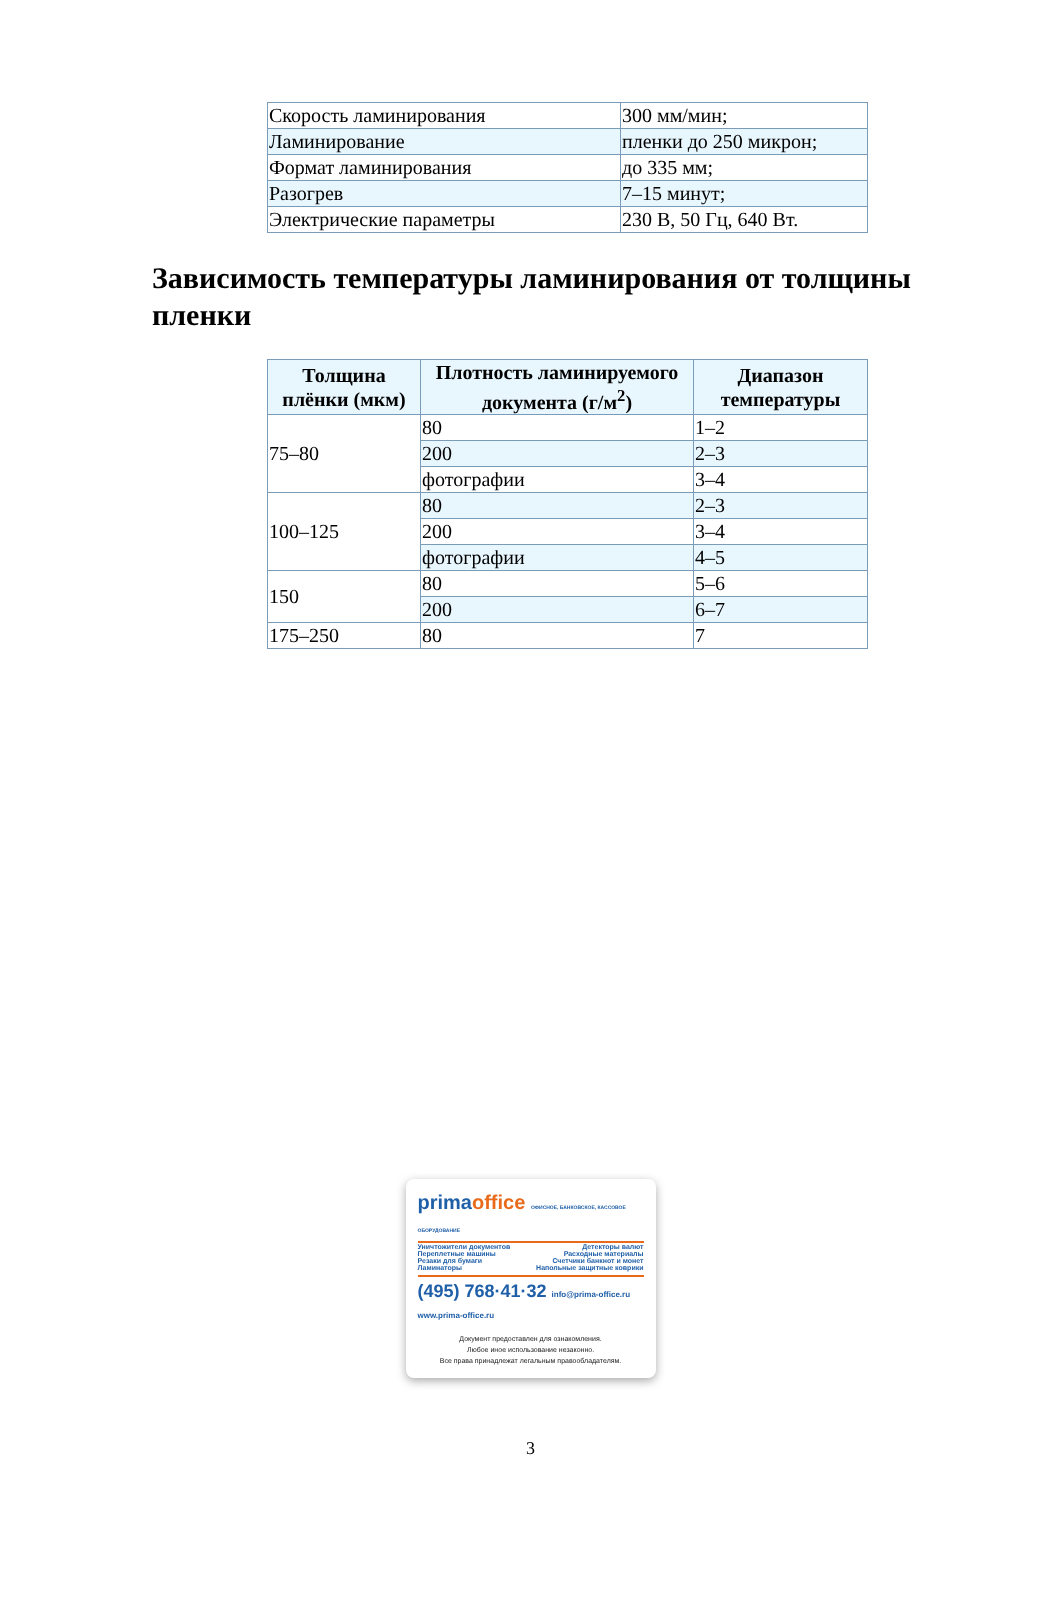| Скорость ламинирования | 300 мм/мин; |
| Ламинирование | пленки до 250 микрон; |
| Формат ламинирования | до 335 мм; |
| Разогрев | 7–15 минут; |
| Электрические параметры | 230 В, 50 Гц, 640 Вт. |
Зависимость температуры ламинирования от толщины пленки
| Толщина плёнки (мкм) | Плотность ламинируемого документа (г/м<sup>2</sup>) | Диапазон температуры |
| --- | --- | --- |
| 75–80 | 80 | 1–2 |
| | 200 | 2–3 |
| | фотографии | 3–4 |
| 100–125 | 80 | 2–3 |
| | 200 | 3–4 |
| | фотографии | 4–5 |
| 150 | 80 | 5–6 |
| | 200 | 6–7 |
| 175–250 | 80 | 7 |
primaoffice ОФИСНОЕ, БАНКОВСКОЕ, КАССОВОЕ ОБОРУДОВАНИЕ
Уничтожители документов Детекторы валют
Переплетные машины Расходные материалы
Резаки для бумаги Счетчики банкнот и монет
Ламинаторы Напольные защитные коврики
(495) 768·41·32 info@prima-office.ru www.prima-office.ru
Документ предоставлен для ознакомления.
Любое иное использование незаконно.
Все права принадлежат легальным правообладателям.
3